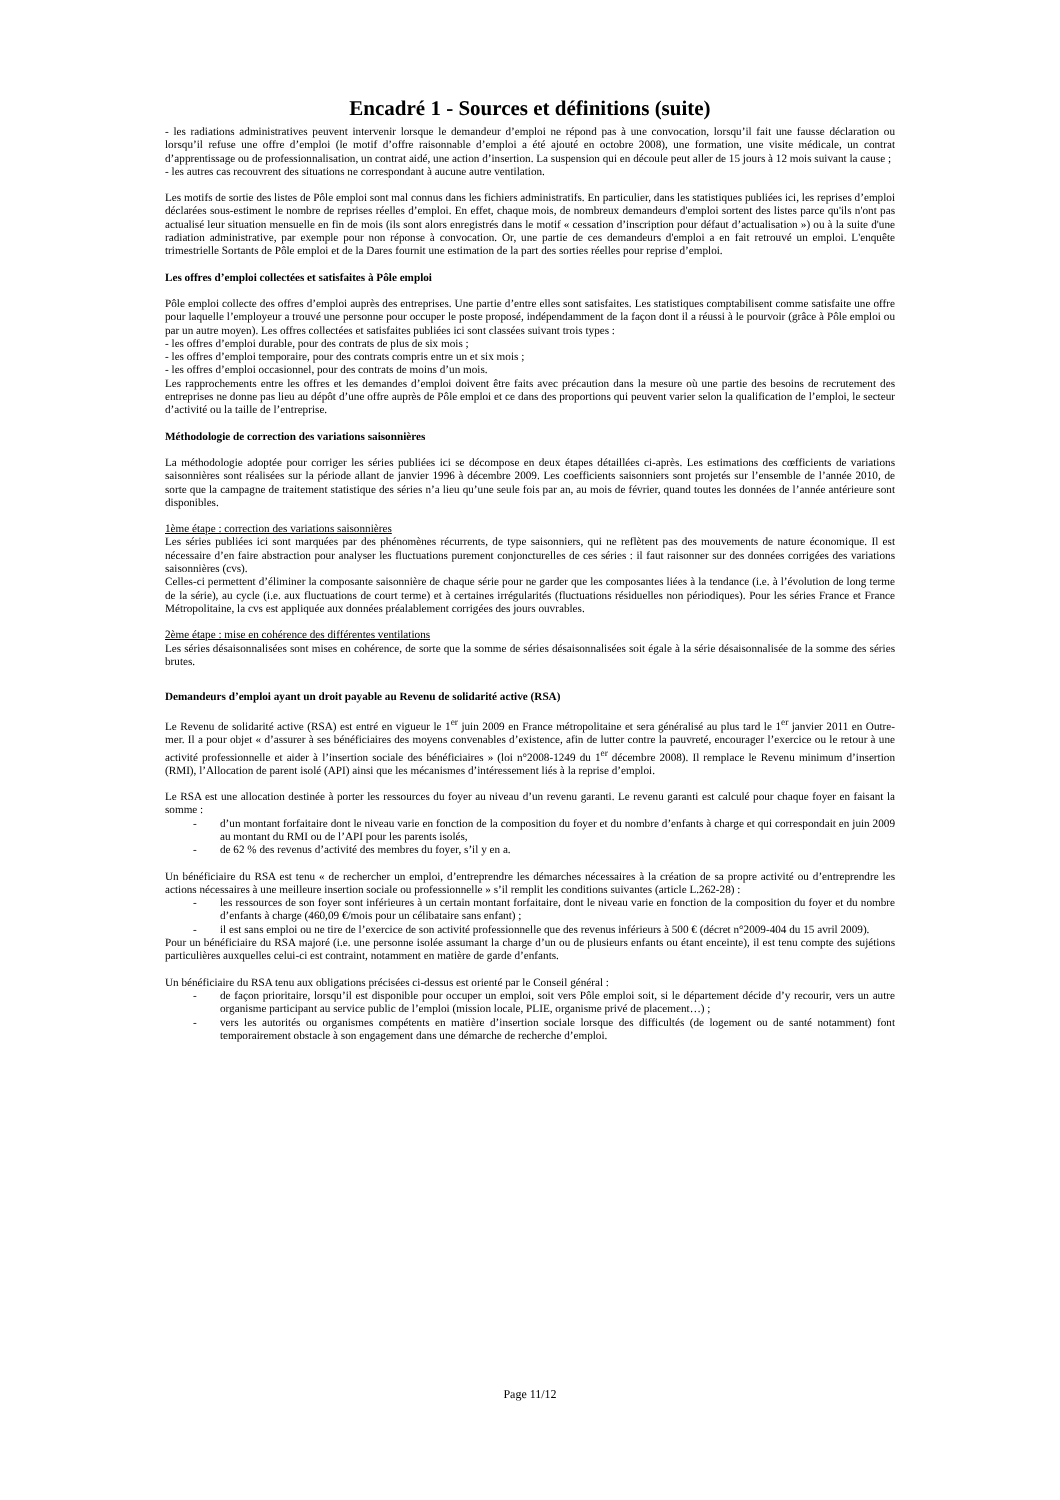Encadré 1 - Sources et définitions (suite)
- les radiations administratives peuvent intervenir lorsque le demandeur d’emploi ne répond pas à une convocation, lorsqu’il fait une fausse déclaration ou lorsqu’il refuse une offre d’emploi (le motif d’offre raisonnable d’emploi a été ajouté en octobre 2008), une formation, une visite médicale, un contrat d’apprentissage ou de professionnalisation, un contrat aidé, une action d’insertion. La suspension qui en découle peut aller de 15 jours à 12 mois suivant la cause ;
- les autres cas recouvrent des situations ne correspondant à aucune autre ventilation.
Les motifs de sortie des listes de Pôle emploi sont mal connus dans les fichiers administratifs. En particulier, dans les statistiques publiées ici, les reprises d’emploi déclarées sous-estiment le nombre de reprises réelles d’emploi. En effet, chaque mois, de nombreux demandeurs d'emploi sortent des listes parce qu'ils n'ont pas actualisé leur situation mensuelle en fin de mois (ils sont alors enregistrés dans le motif « cessation d’inscription pour défaut d’actualisation ») ou à la suite d'une radiation administrative, par exemple pour non réponse à convocation. Or, une partie de ces demandeurs d'emploi a en fait retrouvé un emploi. L'enquête trimestrielle Sortants de Pôle emploi et de la Dares fournit une estimation de la part des sorties réelles pour reprise d’emploi.
Les offres d’emploi collectées et satisfaites à Pôle emploi
Pôle emploi collecte des offres d’emploi auprès des entreprises. Une partie d’entre elles sont satisfaites. Les statistiques comptabilisent comme satisfaite une offre pour laquelle l’employeur a trouvé une personne pour occuper le poste proposé, indépendamment de la façon dont il a réussi à le pourvoir (grâce à Pôle emploi ou par un autre moyen). Les offres collectées et satisfaites publiées ici sont classées suivant trois types :
- les offres d’emploi durable, pour des contrats de plus de six mois ;
- les offres d’emploi temporaire, pour des contrats compris entre un et six mois ;
- les offres d’emploi occasionnel, pour des contrats de moins d’un mois.
Les rapprochements entre les offres et les demandes d’emploi doivent être faits avec précaution dans la mesure où une partie des besoins de recrutement des entreprises ne donne pas lieu au dépôt d’une offre auprès de Pôle emploi et ce dans des proportions qui peuvent varier selon la qualification de l’emploi, le secteur d’activité ou la taille de l’entreprise.
Méthodologie de correction des variations saisonnières
La méthodologie adoptée pour corriger les séries publiées ici se décompose en deux étapes détaillées ci-après. Les estimations des cœfficients de variations saisonnières sont réalisées sur la période allant de janvier 1996 à décembre 2009. Les coefficients saisonniers sont projetés sur l’ensemble de l’année 2010, de sorte que la campagne de traitement statistique des séries n’a lieu qu’une seule fois par an, au mois de février, quand toutes les données de l’année antérieure sont disponibles.
1ème étape : correction des variations saisonnières
Les séries publiées ici sont marquées par des phénomènes récurrents, de type saisonniers, qui ne reflètent pas des mouvements de nature économique. Il est nécessaire d’en faire abstraction pour analyser les fluctuations purement conjoncturelles de ces séries : il faut raisonner sur des données corrigées des variations saisonnières (cvs).
Celles-ci permettent d’éliminer la composante saisonnière de chaque série pour ne garder que les composantes liées à la tendance (i.e. à l’évolution de long terme de la série), au cycle (i.e. aux fluctuations de court terme) et à certaines irrégularités (fluctuations résiduelles non périodiques). Pour les séries France et France Métropolitaine, la cvs est appliquée aux données préalablement corrigées des jours ouvrables.
2ème étape : mise en cohérence des différentes ventilations
Les séries désaisonnalisées sont mises en cohérence, de sorte que la somme de séries désaisonnalisées soit égale à la série désaisonnalisée de la somme des séries brutes.
Demandeurs d’emploi ayant un droit payable au Revenu de solidarité active (RSA)
Le Revenu de solidarité active (RSA) est entré en vigueur le 1<sup>er</sup> juin 2009 en France métropolitaine et sera généralisé au plus tard le 1<sup>er</sup> janvier 2011 en Outre-mer. Il a pour objet « d’assurer à ses bénéficiaires des moyens convenables d’existence, afin de lutter contre la pauvreté, encourager l’exercice ou le retour à une activité professionnelle et aider à l’insertion sociale des bénéficiaires » (loi n°2008-1249 du 1<sup>er</sup> décembre 2008). Il remplace le Revenu minimum d’insertion (RMI), l’Allocation de parent isolé (API) ainsi que les mécanismes d’intéressement liés à la reprise d’emploi.
Le RSA est une allocation destinée à porter les ressources du foyer au niveau d’un revenu garanti. Le revenu garanti est calculé pour chaque foyer en faisant la somme :
- d’un montant forfaitaire dont le niveau varie en fonction de la composition du foyer et du nombre d’enfants à charge et qui correspondait en juin 2009 au montant du RMI ou de l’API pour les parents isolés,
- de 62 % des revenus d’activité des membres du foyer, s’il y en a.
Un bénéficiaire du RSA est tenu « de rechercher un emploi, d’entreprendre les démarches nécessaires à la création de sa propre activité ou d’entreprendre les actions nécessaires à une meilleure insertion sociale ou professionnelle » s’il remplit les conditions suivantes (article L.262-28) :
- les ressources de son foyer sont inférieures à un certain montant forfaitaire, dont le niveau varie en fonction de la composition du foyer et du nombre d’enfants à charge (460,09 €/mois pour un célibataire sans enfant) ;
- il est sans emploi ou ne tire de l’exercice de son activité professionnelle que des revenus inférieurs à 500 € (décret n°2009-404 du 15 avril 2009).
Pour un bénéficiaire du RSA majoré (i.e. une personne isolée assumant la charge d’un ou de plusieurs enfants ou étant enceinte), il est tenu compte des sujétions particulières auxquelles celui-ci est contraint, notamment en matière de garde d’enfants.
Un bénéficiaire du RSA tenu aux obligations précisées ci-dessus est orienté par le Conseil général :
- de façon prioritaire, lorsqu’il est disponible pour occuper un emploi, soit vers Pôle emploi soit, si le département décide d’y recourir, vers un autre organisme participant au service public de l’emploi (mission locale, PLIE, organisme privé de placement…) ;
- vers les autorités ou organismes compétents en matière d’insertion sociale lorsque des difficultés (de logement ou de santé notamment) font temporairement obstacle à son engagement dans une démarche de recherche d’emploi.
Page 11/12